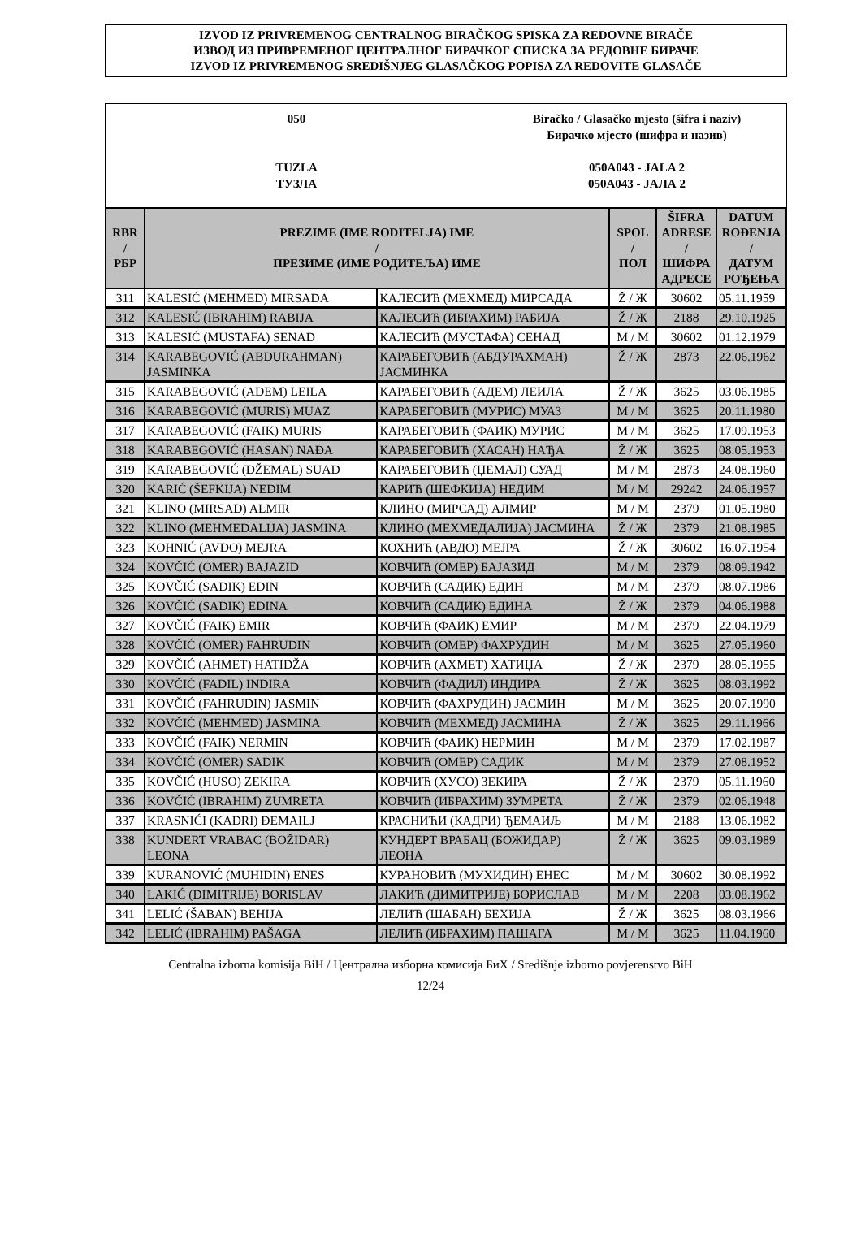IZVOD IZ PRIVREMENOG CENTRALNOG BIRAČKOG SPISKA ZA REDOVNE BIRAČE
ИЗВОД ИЗ ПРИВРЕМЕНОГ ЦЕНТРАЛНОГ БИРАЧКОГ СПИСКА ЗА РЕДОВНЕ БИРАЧЕ
IZVOD IZ PRIVREMENOG SREDIŠNJEG GLASAČKOG POPISA ZA REDOVITE GLASAČE
050
TUZLA
ТУЗЛА
Biračko / Glasačko mjesto (šifra i naziv)
Бирачко мјесто (шифра и назив)
050A043 - JALA 2
050A043 - ЈАЛА 2
| RBR / РБР | PREZIME (IME RODITELJA) IME / ПРЕЗИМЕ (ИМЕ РОДИТЕЉА) ИМЕ | | SPOL / ПОЛ | ŠIFRA ADRESE / ШИФРА АДРЕСЕ | DATUM ROĐENJA / ДАТУМ РОЂЕЊА |
| --- | --- | --- | --- | --- | --- |
| 311 | KALESIĆ (MEHMED) MIRSADA | КАЛЕСИЋ (МЕХМЕД) МИРСАДА | Ž / Ж | 30602 | 05.11.1959 |
| 312 | KALESIĆ (IBRAHIM) RABIJA | КАЛЕСИЋ (ИБРАХИМ) РАБИЈА | Ž / Ж | 2188 | 29.10.1925 |
| 313 | KALESIĆ (MUSTAFA) SENAD | КАЛЕСИЋ (МУСТАФА) СЕНАД | M / М | 30602 | 01.12.1979 |
| 314 | KARABEGOVIĆ (ABDURAHMAN) JASMINKA | КАРАБЕГОВИЋ (АБДУРАХМАН) ЈАСМИНКА | Ž / Ж | 2873 | 22.06.1962 |
| 315 | KARABEGOVIĆ (ADEM) LEILA | КАРАБЕГОВИЋ (АДЕМ) ЛЕИЛА | Ž / Ж | 3625 | 03.06.1985 |
| 316 | KARABEGOVIĆ (MURIS) MUAZ | КАРАБЕГОВИЋ (МУРИС) МУАЗ | M / М | 3625 | 20.11.1980 |
| 317 | KARABEGOVIĆ (FAIK) MURIS | КАРАБЕГОВИЋ (ФАИК) МУРИС | M / М | 3625 | 17.09.1953 |
| 318 | KARABEGOVIĆ (HASAN) NAĐA | КАРАБЕГОВИЋ (ХАСАН) НАЂА | Ž / Ж | 3625 | 08.05.1953 |
| 319 | KARABEGOVIĆ (DŽEMAL) SUAD | КАРАБЕГОВИЋ (ЏЕМАЛ) СУАД | M / М | 2873 | 24.08.1960 |
| 320 | KARIĆ (ŠEFKIJA) NEDIM | КАРИЋ (ШЕФКИЈА) НЕДИМ | M / М | 29242 | 24.06.1957 |
| 321 | KLINO (MIRSAD) ALMIR | КЛИНО (МИРСАД) АЛМИР | M / М | 2379 | 01.05.1980 |
| 322 | KLINO (MEHMEDALIJA) JASMINA | КЛИНО (МЕХМЕДАЛИЈА) ЈАСМИНА | Ž / Ж | 2379 | 21.08.1985 |
| 323 | KOHNIĆ (AVDO) MEJRA | КОХНИЋ (АВДО) МЕЈРА | Ž / Ж | 30602 | 16.07.1954 |
| 324 | KOVČIĆ (OMER) BAJAZID | КОВЧИЋ (ОМЕР) БАЈАЗИД | M / М | 2379 | 08.09.1942 |
| 325 | KOVČIĆ (SADIK) EDIN | КОВЧИЋ (САДИК) ЕДИН | M / М | 2379 | 08.07.1986 |
| 326 | KOVČIĆ (SADIK) EDINA | КОВЧИЋ (САДИК) ЕДИНА | Ž / Ж | 2379 | 04.06.1988 |
| 327 | KOVČIĆ (FAIK) EMIR | КОВЧИЋ (ФАИК) ЕМИР | M / М | 2379 | 22.04.1979 |
| 328 | KOVČIĆ (OMER) FAHRUDIN | КОВЧИЋ (ОМЕР) ФАХРУДИН | M / М | 3625 | 27.05.1960 |
| 329 | KOVČIĆ (AHMET) HATIDŽA | КОВЧИЋ (АХМЕТ) ХАТИЏА | Ž / Ж | 2379 | 28.05.1955 |
| 330 | KOVČIĆ (FADIL) INDIRA | КОВЧИЋ (ФАДИЛ) ИНДИРА | Ž / Ж | 3625 | 08.03.1992 |
| 331 | KOVČIĆ (FAHRUDIN) JASMIN | КОВЧИЋ (ФАХРУДИН) ЈАСМИН | M / М | 3625 | 20.07.1990 |
| 332 | KOVČIĆ (MEHMED) JASMINA | КОВЧИЋ (МЕХМЕД) ЈАСМИНА | Ž / Ж | 3625 | 29.11.1966 |
| 333 | KOVČIĆ (FAIK) NERMIN | КОВЧИЋ (ФАИК) НЕРМИН | M / М | 2379 | 17.02.1987 |
| 334 | KOVČIĆ (OMER) SADIK | КОВЧИЋ (ОМЕР) САДИК | M / М | 2379 | 27.08.1952 |
| 335 | KOVČIĆ (HUSO) ZEKIRA | КОВЧИЋ (ХУСО) ЗЕКИРА | Ž / Ж | 2379 | 05.11.1960 |
| 336 | KOVČIĆ (IBRAHIM) ZUMRETA | КОВЧИЋ (ИБРАХИМ) ЗУМРЕТА | Ž / Ж | 2379 | 02.06.1948 |
| 337 | KRASNIĆI (KADRI) ĐEMAILJ | КРАСНИЋИ (КАДРИ) ЂЕМАИЉ | M / М | 2188 | 13.06.1982 |
| 338 | KUNDERT VRABAC (BOŽIDAR) LEONA | КУНДЕРТ ВРАБАЦ (БОЖИДАР) ЛЕОНА | Ž / Ж | 3625 | 09.03.1989 |
| 339 | KURANOVIĆ (MUHIDIN) ENES | КУРАНОВИЋ (МУХИДИН) ЕНЕС | M / М | 30602 | 30.08.1992 |
| 340 | LAKIĆ (DIMITRIJE) BORISLAV | ЛАКИЋ (ДИМИТРИЈЕ) БОРИСЛАВ | M / М | 2208 | 03.08.1962 |
| 341 | LELIĆ (ŠABAN) BEHIJA | ЛЕЛИЋ (ШАБАН) БЕХИЈА | Ž / Ж | 3625 | 08.03.1966 |
| 342 | LELIĆ (IBRAHIM) PAŠAGA | ЛЕЛИЋ (ИБРАХИМ) ПАШАГА | M / М | 3625 | 11.04.1960 |
Centralna izborna komisija BiH / Централна изборна комисија БиХ / Središnje izborno povjerenstvo BiH
12/24